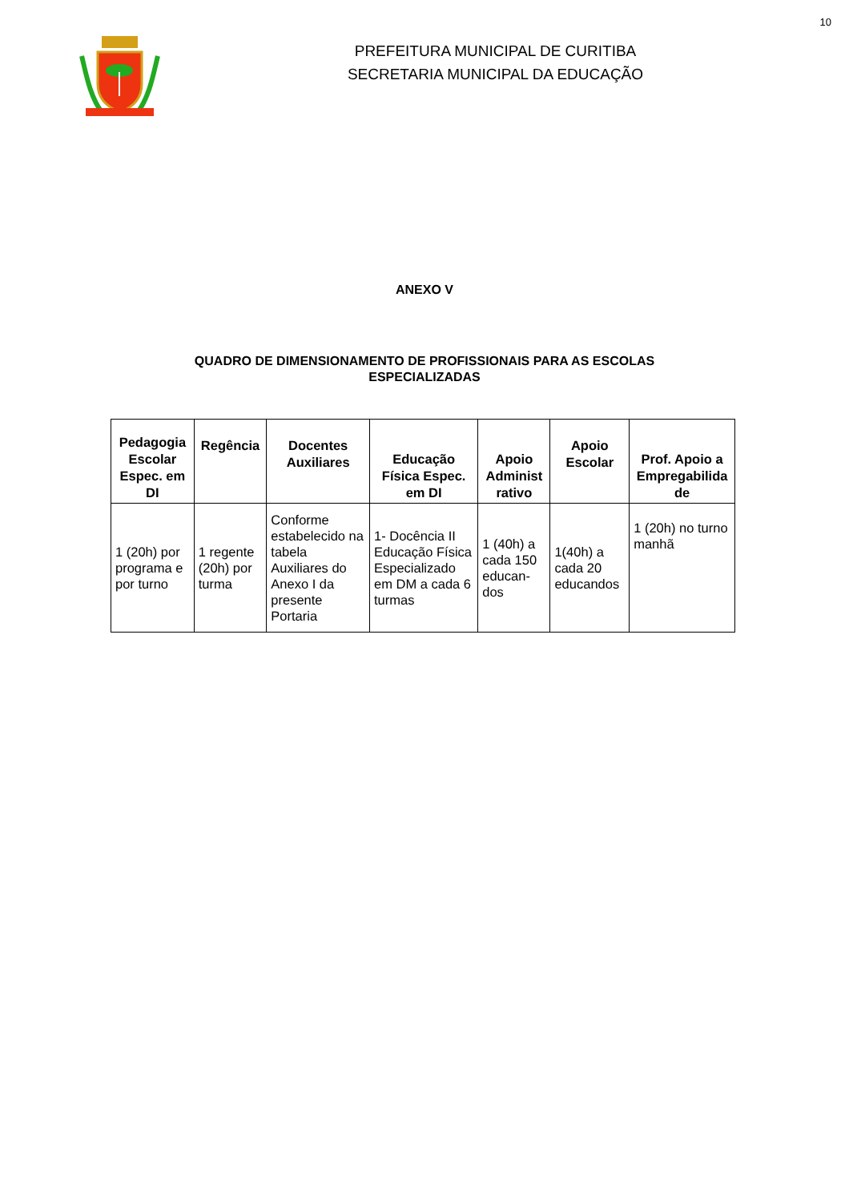10
PREFEITURA MUNICIPAL DE CURITIBA
SECRETARIA MUNICIPAL DA EDUCAÇÃO
ANEXO V
QUADRO DE DIMENSIONAMENTO DE PROFISSIONAIS PARA AS ESCOLAS
ESPECIALIZADAS
| Pedagogia Escolar Espec. em DI | Regência | Docentes Auxiliares | Educação Física Espec. em DI | Apoio Administ rativo | Apoio Escolar | Prof. Apoio a Empregabilida de |
| --- | --- | --- | --- | --- | --- | --- |
| 1 (20h) por programa e por turno | 1 regente (20h) por turma | Conforme estabelecido na tabela Auxiliares do Anexo I da presente Portaria | 1- Docência II Educação Física Especializado em DM a cada 6 turmas | 1 (40h) a cada 150 educan-dos | 1(40h) a cada 20 educandos | 1 (20h) no turno manhã |